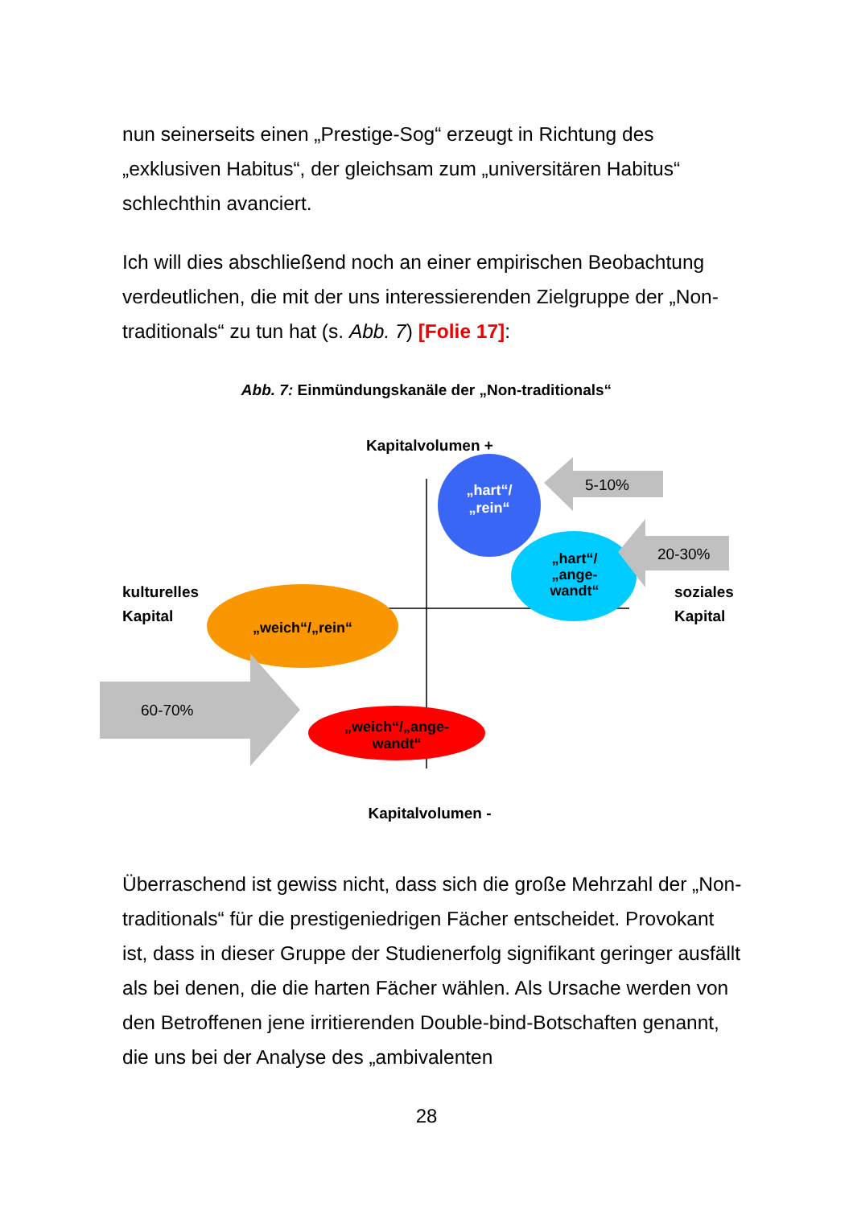nun seinerseits einen „Prestige-Sog“ erzeugt in Richtung des „exklusiven Habitus“, der gleichsam zum „universitären Habitus“ schlechthin avanciert.
Ich will dies abschließend noch an einer empirischen Beobachtung verdeutlichen, die mit der uns interessierenden Zielgruppe der „Non-traditionals“ zu tun hat (s. Abb. 7) [Folie 17]:
Abb. 7: Einmündungskanäle der „Non-traditionals“
5-10%
„hart“/
„rein“
20-30%
„hart“/
„ange-
wandt“
„weich“/„rein“
60-70%
„weich“/„ange-
wandt“
Kapitalvolumen +
Kapitalvolumen -
kulturelles
Kapital
soziales
Kapital
Überraschend ist gewiss nicht, dass sich die große Mehrzahl der „Non-traditionals“ für die prestigeniedrigen Fächer entscheidet. Provokant ist, dass in dieser Gruppe der Studienerfolg signifikant geringer ausfällt als bei denen, die die harten Fächer wählen. Als Ursache werden von den Betroffenen jene irritierenden Double-bind-Botschaften genannt, die uns bei der Analyse des „ambivalenten
28